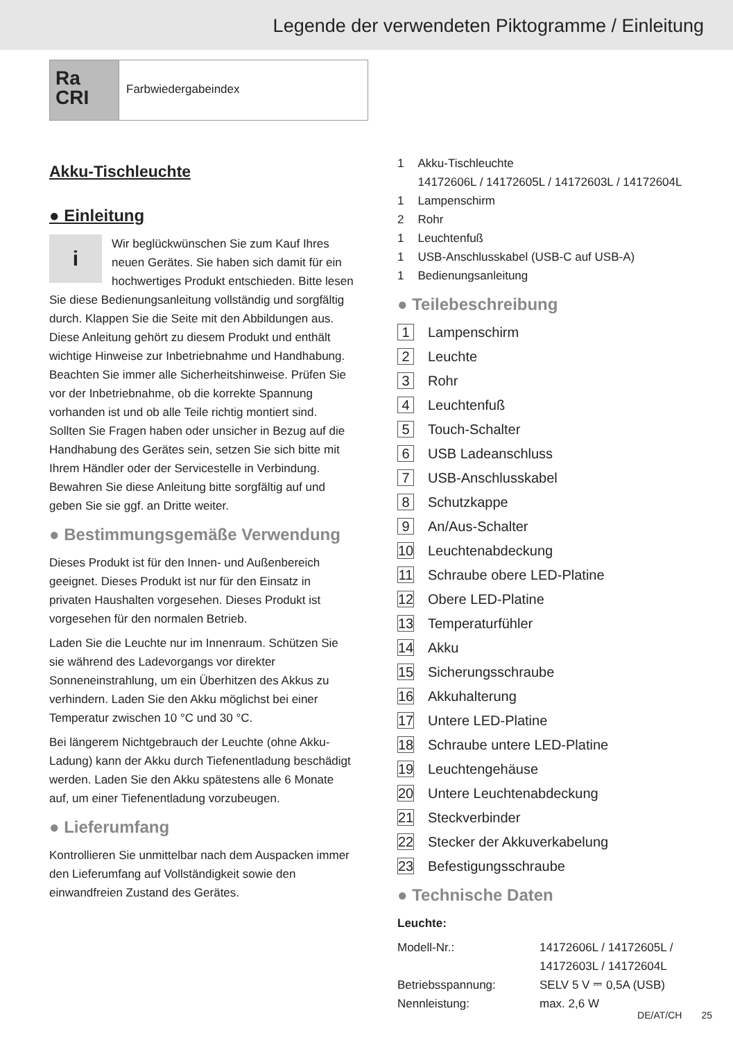Legende der verwendeten Piktogramme / Einleitung
Ra
CRI
Farbwiedergabeindex
Akku-Tischleuchte
● Einleitung
i Wir beglückwünschen Sie zum Kauf Ihres neuen Gerätes. Sie haben sich damit für ein hochwertiges Produkt entschieden. Bitte lesen Sie diese Bedienungsanleitung vollständig und sorgfältig durch. Klappen Sie die Seite mit den Abbildungen aus. Diese Anleitung gehört zu diesem Produkt und enthält wichtige Hinweise zur Inbetriebnahme und Handhabung. Beachten Sie immer alle Sicherheitshinweise. Prüfen Sie vor der Inbetriebnahme, ob die korrekte Spannung vorhanden ist und ob alle Teile richtig montiert sind. Sollten Sie Fragen haben oder unsicher in Bezug auf die Handhabung des Gerätes sein, setzen Sie sich bitte mit Ihrem Händler oder der Servicestelle in Verbindung. Bewahren Sie diese Anleitung bitte sorgfältig auf und geben Sie sie ggf. an Dritte weiter.
● Bestimmungsgemäße Verwendung
Dieses Produkt ist für den Innen- und Außenbereich geeignet. Dieses Produkt ist nur für den Einsatz in privaten Haushalten vorgesehen. Dieses Produkt ist vorgesehen für den normalen Betrieb.
Laden Sie die Leuchte nur im Innenraum. Schützen Sie sie während des Ladevorgangs vor direkter Sonneneinstrahlung, um ein Überhitzen des Akkus zu verhindern. Laden Sie den Akku möglichst bei einer Temperatur zwischen 10 °C und 30 °C.
Bei längerem Nichtgebrauch der Leuchte (ohne Akku-Ladung) kann der Akku durch Tiefenentladung beschädigt werden. Laden Sie den Akku spätestens alle 6 Monate auf, um einer Tiefenentladung vorzubeugen.
● Lieferumfang
Kontrollieren Sie unmittelbar nach dem Auspacken immer den Lieferumfang auf Vollständigkeit sowie den einwandfreien Zustand des Gerätes.
| 1 | Akku-Tischleuchte 14172606L / 14172605L / 14172603L / 14172604L |
| 1 | Lampenschirm |
| 2 | Rohr |
| 1 | Leuchtenfuß |
| 1 | USB-Anschlusskabel (USB-C auf USB-A) |
| 1 | Bedienungsanleitung |
● Teilebeschreibung
1 Lampenschirm
2 Leuchte
3 Rohr
4 Leuchtenfuß
5 Touch-Schalter
6 USB Ladeanschluss
7 USB-Anschlusskabel
8 Schutzkappe
9 An/Aus-Schalter
10 Leuchtenabdeckung
11 Schraube obere LED-Platine
12 Obere LED-Platine
13 Temperaturfühler
14 Akku
15 Sicherungsschraube
16 Akkuhalterung
17 Untere LED-Platine
18 Schraube untere LED-Platine
19 Leuchtengehäuse
20 Untere Leuchtenabdeckung
21 Steckverbinder
22 Stecker der Akkuverkabelung
23 Befestigungsschraube
● Technische Daten
Leuchte:
| Modell-Nr.: | 14172606L / 14172605L / 14172603L / 14172604L |
| Betriebsspannung: | SELV 5 V ⎓ 0,5A (USB) |
| Nennleistung: | max. 2,6 W |
DE/AT/CH 25